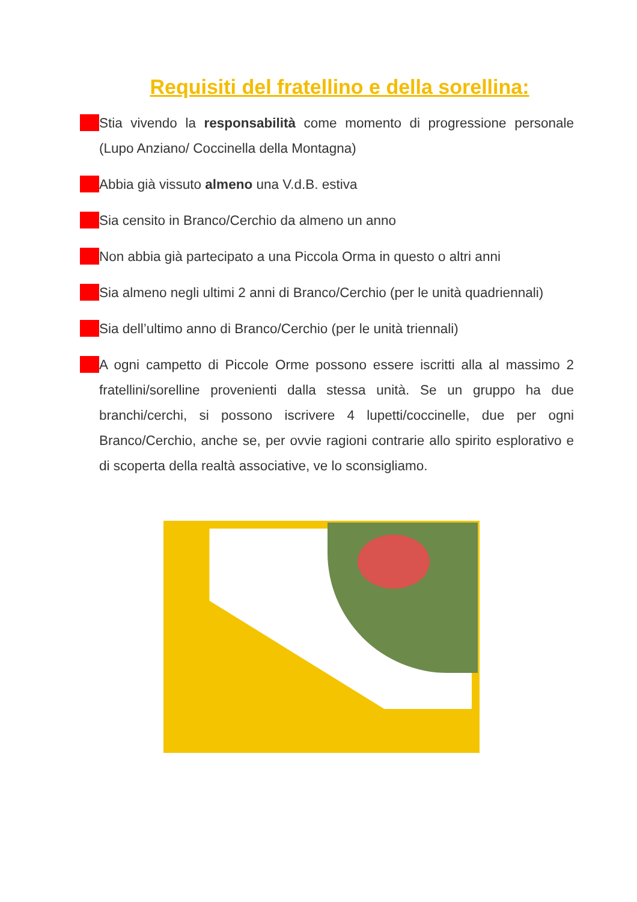Requisiti del fratellino e della sorellina:
Stia vivendo la responsabilità come momento di progressione personale (Lupo Anziano/ Coccinella della Montagna)
Abbia già vissuto almeno una V.d.B. estiva
Sia censito in Branco/Cerchio da almeno un anno
Non abbia già partecipato a una Piccola Orma in questo o altri anni
Sia almeno negli ultimi 2 anni di Branco/Cerchio (per le unità quadriennali)
Sia dell’ultimo anno di Branco/Cerchio (per le unità triennali)
A ogni campetto di Piccole Orme possono essere iscritti alla al massimo 2 fratellini/sorelline provenienti dalla stessa unità. Se un gruppo ha due branchi/cerchi, si possono iscrivere 4 lupetti/coccinelle, due per ogni Branco/Cerchio, anche se, per ovvie ragioni contrarie allo spirito esplorativo e di scoperta della realtà associative, ve lo sconsigliamo.